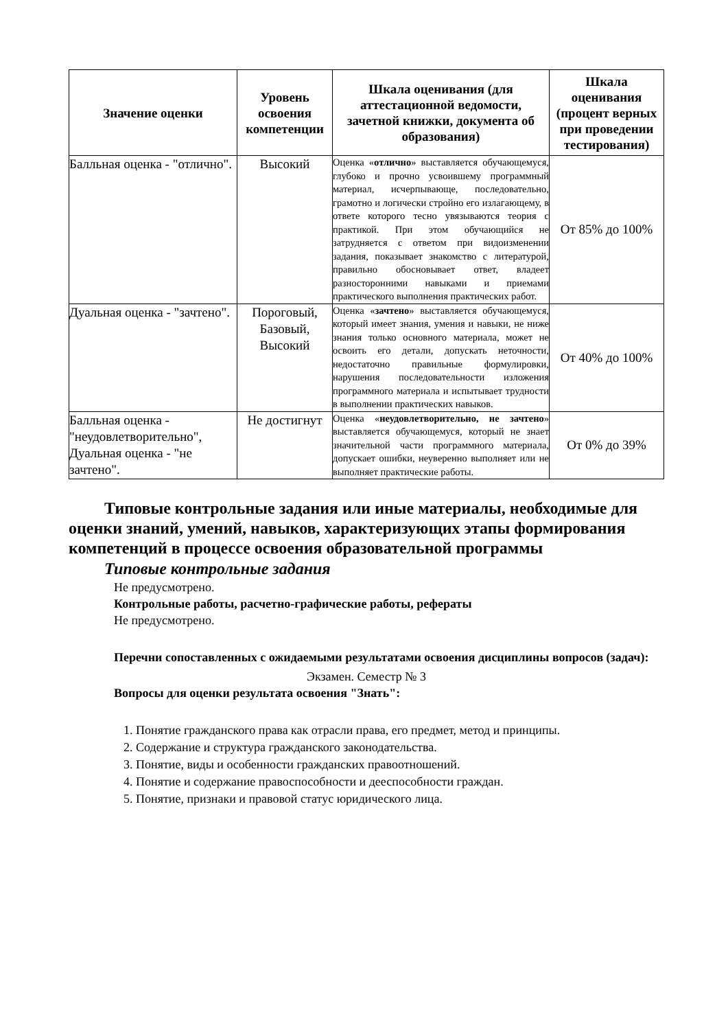| Значение оценки | Уровень освоения компетенции | Шкала оценивания (для аттестационной ведомости, зачетной книжки, документа об образования) | Шкала оценивания (процент верных при проведении тестирования) |
| --- | --- | --- | --- |
| Балльная оценка - "отлично". | Высокий | Оценка « отлично » выставляется обучающемуся, глубоко и прочно усвоившему программный материал, исчерпывающе, последовательно, грамотно и логически стройно его излагающему, в ответе которого тесно увязываются теория с практикой. При этом обучающийся не затрудняется с ответом при видоизменении задания, показывает знакомство с литературой, правильно обосновывает ответ, владеет разносторонними навыками и приемами практического выполнения практических работ. | От 85% до 100% |
| Дуальная оценка - "зачтено". | Пороговый, Базовый, Высокий | Оценка « зачтено » выставляется обучающемуся, который имеет знания, умения и навыки, не ниже знания только основного материала, может не освоить его детали, допускать неточности, недостаточно правильные формулировки, нарушения последовательности изложения программного материала и испытывает трудности в выполнении практических навыков. | От 40% до 100% |
| Балльная оценка - "неудовлетворительно", Дуальная оценка - "не зачтено". | Не достигнут | Оценка « неудовлетворительно, не зачтено » выставляется обучающемуся, который не знает значительной части программного материала, допускает ошибки, неуверенно выполняет или не выполняет практические работы. | От 0% до 39% |
Типовые контрольные задания или иные материалы, необходимые для оценки знаний, умений, навыков, характеризующих этапы формирования компетенций в процессе освоения образовательной программы
Типовые контрольные задания
Не предусмотрено.
Контрольные работы, расчетно-графические работы, рефераты
Не предусмотрено.
Перечни сопоставленных с ожидаемыми результатами освоения дисциплины вопросов (задач):
Экзамен. Семестр № 3
Вопросы для оценки результата освоения "Знать":
1. Понятие гражданского права как отрасли права, его предмет, метод и принципы.
2. Содержание и структура гражданского законодательства.
3. Понятие, виды и особенности гражданских правоотношений.
4. Понятие и содержание правоспособности и дееспособности граждан.
5. Понятие, признаки и правовой статус юридического лица.